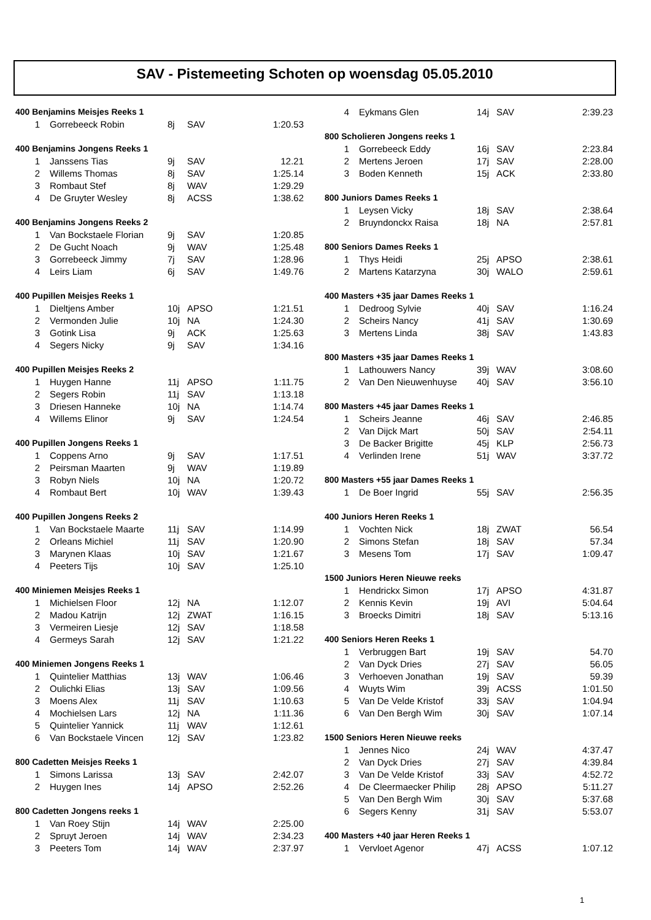SAV - Pistemeeting Schoten op woensdag 05.05.2010
| 400 Benjamins Meisjes Reeks 1 | | | | |
| 1 | Gorrebeeck Robin | 8j | SAV | 1:20.53 |
| 400 Benjamins Jongens Reeks 1 | | | | |
| 1 | Janssens Tias | 9j | SAV | 12.21 |
| 2 | Willems Thomas | 8j | SAV | 1:25.14 |
| 3 | Rombaut Stef | 8j | WAV | 1:29.29 |
| 4 | De Gruyter Wesley | 8j | ACSS | 1:38.62 |
| 400 Benjamins Jongens Reeks 2 | | | | |
| 1 | Van Bockstaele Florian | 9j | SAV | 1:20.85 |
| 2 | De Gucht Noach | 9j | WAV | 1:25.48 |
| 3 | Gorrebeeck Jimmy | 7j | SAV | 1:28.96 |
| 4 | Leirs Liam | 6j | SAV | 1:49.76 |
| 400 Pupillen Meisjes Reeks 1 | | | | |
| 1 | Dieltjens Amber | 10j | APSO | 1:21.51 |
| 2 | Vermonden Julie | 10j | NA | 1:24.30 |
| 3 | Gotink Lisa | 9j | ACK | 1:25.63 |
| 4 | Segers Nicky | 9j | SAV | 1:34.16 |
| 400 Pupillen Meisjes Reeks 2 | | | | |
| 1 | Huygen Hanne | 11j | APSO | 1:11.75 |
| 2 | Segers Robin | 11j | SAV | 1:13.18 |
| 3 | Driesen Hanneke | 10j | NA | 1:14.74 |
| 4 | Willems Elinor | 9j | SAV | 1:24.54 |
| 400 Pupillen Jongens Reeks 1 | | | | |
| 1 | Coppens Arno | 9j | SAV | 1:17.51 |
| 2 | Peirsman Maarten | 9j | WAV | 1:19.89 |
| 3 | Robyn Niels | 10j | NA | 1:20.72 |
| 4 | Rombaut Bert | 10j | WAV | 1:39.43 |
| 400 Pupillen Jongens Reeks 2 | | | | |
| 1 | Van Bockstaele Maarte | 11j | SAV | 1:14.99 |
| 2 | Orleans Michiel | 11j | SAV | 1:20.90 |
| 3 | Marynen Klaas | 10j | SAV | 1:21.67 |
| 4 | Peeters Tijs | 10j | SAV | 1:25.10 |
| 400 Miniemen Meisjes Reeks 1 | | | | |
| 1 | Michielsen Floor | 12j | NA | 1:12.07 |
| 2 | Madou Katrijn | 12j | ZWAT | 1:16.15 |
| 3 | Vermeiren Liesje | 12j | SAV | 1:18.58 |
| 4 | Germeys Sarah | 12j | SAV | 1:21.22 |
| 400 Miniemen Jongens Reeks 1 | | | | |
| 1 | Quintelier Matthias | 13j | WAV | 1:06.46 |
| 2 | Oulichki Elias | 13j | SAV | 1:09.56 |
| 3 | Moens Alex | 11j | SAV | 1:10.63 |
| 4 | Mochielsen Lars | 12j | NA | 1:11.36 |
| 5 | Quintelier Yannick | 11j | WAV | 1:12.61 |
| 6 | Van Bockstaele Vincen | 12j | SAV | 1:23.82 |
| 800 Cadetten Meisjes Reeks 1 | | | | |
| 1 | Simons Larissa | 13j | SAV | 2:42.07 |
| 2 | Huygen Ines | 14j | APSO | 2:52.26 |
| 800 Cadetten Jongens reeks 1 | | | | |
| 1 | Van Roey Stijn | 14j | WAV | 2:25.00 |
| 2 | Spruyt Jeroen | 14j | WAV | 2:34.23 |
| 3 | Peeters Tom | 14j | WAV | 2:37.97 |
| 4 | Eykmans Glen | 14j | SAV | 2:39.23 |
| 800 Scholieren Jongens reeks 1 | | | | |
| 1 | Gorrebeeck Eddy | 16j | SAV | 2:23.84 |
| 2 | Mertens Jeroen | 17j | SAV | 2:28.00 |
| 3 | Boden Kenneth | 15j | ACK | 2:33.80 |
| 800 Juniors Dames Reeks 1 | | | | |
| 1 | Leysen Vicky | 18j | SAV | 2:38.64 |
| 2 | Bruyndonckx Raisa | 18j | NA | 2:57.81 |
| 800 Seniors Dames Reeks 1 | | | | |
| 1 | Thys Heidi | 25j | APSO | 2:38.61 |
| 2 | Martens Katarzyna | 30j | WALO | 2:59.61 |
| 400 Masters +35 jaar Dames Reeks 1 | | | | |
| 1 | Dedroog Sylvie | 40j | SAV | 1:16.24 |
| 2 | Scheirs Nancy | 41j | SAV | 1:30.69 |
| 3 | Mertens Linda | 38j | SAV | 1:43.83 |
| 800 Masters +35 jaar Dames Reeks 1 | | | | |
| 1 | Lathouwers Nancy | 39j | WAV | 3:08.60 |
| 2 | Van Den Nieuwenhuyse | 40j | SAV | 3:56.10 |
| 800 Masters +45 jaar Dames Reeks 1 | | | | |
| 1 | Scheirs Jeanne | 46j | SAV | 2:46.85 |
| 2 | Van Dijck Mart | 50j | SAV | 2:54.11 |
| 3 | De Backer Brigitte | 45j | KLP | 2:56.73 |
| 4 | Verlinden Irene | 51j | WAV | 3:37.72 |
| 800 Masters +55 jaar Dames Reeks 1 | | | | |
| 1 | De Boer Ingrid | 55j | SAV | 2:56.35 |
| 400 Juniors Heren Reeks 1 | | | | |
| 1 | Vochten Nick | 18j | ZWAT | 56.54 |
| 2 | Simons Stefan | 18j | SAV | 57.34 |
| 3 | Mesens Tom | 17j | SAV | 1:09.47 |
| 1500 Juniors Heren Nieuwe reeks | | | | |
| 1 | Hendrickx Simon | 17j | APSO | 4:31.87 |
| 2 | Kennis Kevin | 19j | AVI | 5:04.64 |
| 3 | Broecks Dimitri | 18j | SAV | 5:13.16 |
| 400 Seniors Heren Reeks 1 | | | | |
| 1 | Verbruggen Bart | 19j | SAV | 54.70 |
| 2 | Van Dyck Dries | 27j | SAV | 56.05 |
| 3 | Verhoeven Jonathan | 19j | SAV | 59.39 |
| 4 | Wuyts Wim | 39j | ACSS | 1:01.50 |
| 5 | Van De Velde Kristof | 33j | SAV | 1:04.94 |
| 6 | Van Den Bergh Wim | 30j | SAV | 1:07.14 |
| 1500 Seniors Heren Nieuwe reeks | | | | |
| 1 | Jennes Nico | 24j | WAV | 4:37.47 |
| 2 | Van Dyck Dries | 27j | SAV | 4:39.84 |
| 3 | Van De Velde Kristof | 33j | SAV | 4:52.72 |
| 4 | De Cleermaecker Philip | 28j | APSO | 5:11.27 |
| 5 | Van Den Bergh Wim | 30j | SAV | 5:37.68 |
| 6 | Segers Kenny | 31j | SAV | 5:53.07 |
| 400 Masters +40 jaar Heren Reeks 1 | | | | |
| 1 | Vervloet Agenor | 47j | ACSS | 1:07.12 |
1